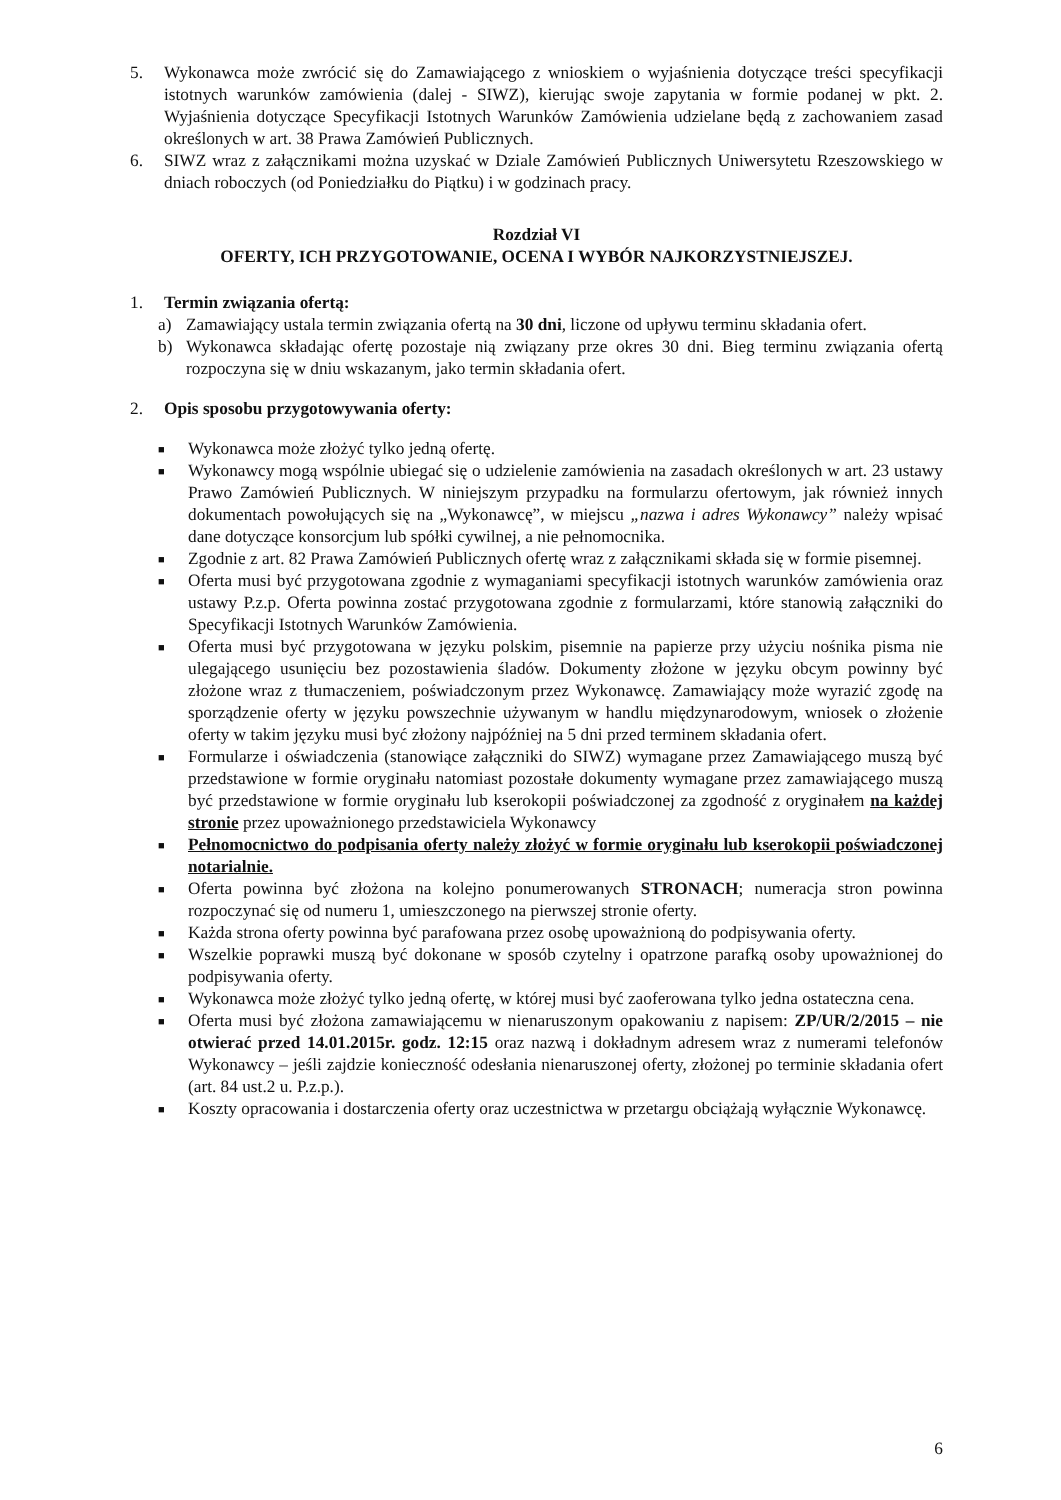5. Wykonawca może zwrócić się do Zamawiającego z wnioskiem o wyjaśnienia dotyczące treści specyfikacji istotnych warunków zamówienia (dalej - SIWZ), kierując swoje zapytania w formie podanej w pkt. 2. Wyjaśnienia dotyczące Specyfikacji Istotnych Warunków Zamówienia udzielane będą z zachowaniem zasad określonych w art. 38 Prawa Zamówień Publicznych.
6. SIWZ wraz z załącznikami można uzyskać w Dziale Zamówień Publicznych Uniwersytetu Rzeszowskiego w dniach roboczych (od Poniedziałku do Piątku) i w godzinach pracy.
Rozdział VI
OFERTY, ICH PRZYGOTOWANIE, OCENA I WYBÓR NAJKORZYSTNIEJSZEJ.
1. Termin związania ofertą:
a) Zamawiający ustala termin związania ofertą na 30 dni, liczone od upływu terminu składania ofert.
b) Wykonawca składając ofertę pozostaje nią związany prze okres 30 dni. Bieg terminu związania ofertą rozpoczyna się w dniu wskazanym, jako termin składania ofert.
2. Opis sposobu przygotowywania oferty:
■ Wykonawca może złożyć tylko jedną ofertę.
■ Wykonawcy mogą wspólnie ubiegać się o udzielenie zamówienia na zasadach określonych w art. 23 ustawy Prawo Zamówień Publicznych. W niniejszym przypadku na formularzu ofertowym, jak również innych dokumentach powołujących się na „Wykonawcę”, w miejscu „nazwa i adres Wykonawcy” należy wpisać dane dotyczące konsorcjum lub spółki cywilnej, a nie pełnomocnika.
■ Zgodnie z art. 82 Prawa Zamówień Publicznych ofertę wraz z załącznikami składa się w formie pisemnej.
■ Oferta musi być przygotowana zgodnie z wymaganiami specyfikacji istotnych warunków zamówienia oraz ustawy P.z.p. Oferta powinna zostać przygotowana zgodnie z formularzami, które stanowią załączniki do Specyfikacji Istotnych Warunków Zamówienia.
■ Oferta musi być przygotowana w języku polskim, pisemnie na papierze przy użyciu nośnika pisma nie ulegającego usunięciu bez pozostawienia śladów. Dokumenty złożone w języku obcym powinny być złożone wraz z tłumaczeniem, poświadczonym przez Wykonawcę. Zamawiający może wyrazić zgodę na sporządzenie oferty w języku powszechnie używanym w handlu międzynarodowym, wniosek o złożenie oferty w takim języku musi być złożony najpóźniej na 5 dni przed terminem składania ofert.
■ Formularze i oświadczenia (stanowiące załączniki do SIWZ) wymagane przez Zamawiającego muszą być przedstawione w formie oryginału natomiast pozostałe dokumenty wymagane przez zamawiającego muszą być przedstawione w formie oryginału lub kserokopii poświadczonej za zgodność z oryginałem na każdej stronie przez upoważnionego przedstawiciela Wykonawcy
■ Pełnomocnictwo do podpisania oferty należy złożyć w formie oryginału lub kserokopii poświadczonej notarialnie.
■ Oferta powinna być złożona na kolejno ponumerowanych STRONACH; numeracja stron powinna rozpoczynać się od numeru 1, umieszczonego na pierwszej stronie oferty.
■ Każda strona oferty powinna być parafowana przez osobę upoważnioną do podpisywania oferty.
■ Wszelkie poprawki muszą być dokonane w sposób czytelny i opatrzone parafką osoby upoważnionej do podpisywania oferty.
■ Wykonawca może złożyć tylko jedną ofertę, w której musi być zaoferowana tylko jedna ostateczna cena.
■ Oferta musi być złożona zamawiającemu w nienaruszonym opakowaniu z napisem: ZP/UR/2/2015 – nie otwierać przed 14.01.2015r. godz. 12:15 oraz nazwą i dokładnym adresem wraz z numerami telefonów Wykonawcy – jeśli zajdzie konieczność odesłania nienaruszonej oferty, złożonej po terminie składania ofert (art. 84 ust.2 u. P.z.p.).
■ Koszty opracowania i dostarczenia oferty oraz uczestnictwa w przetargu obciążają wyłącznie Wykonawcę.
6